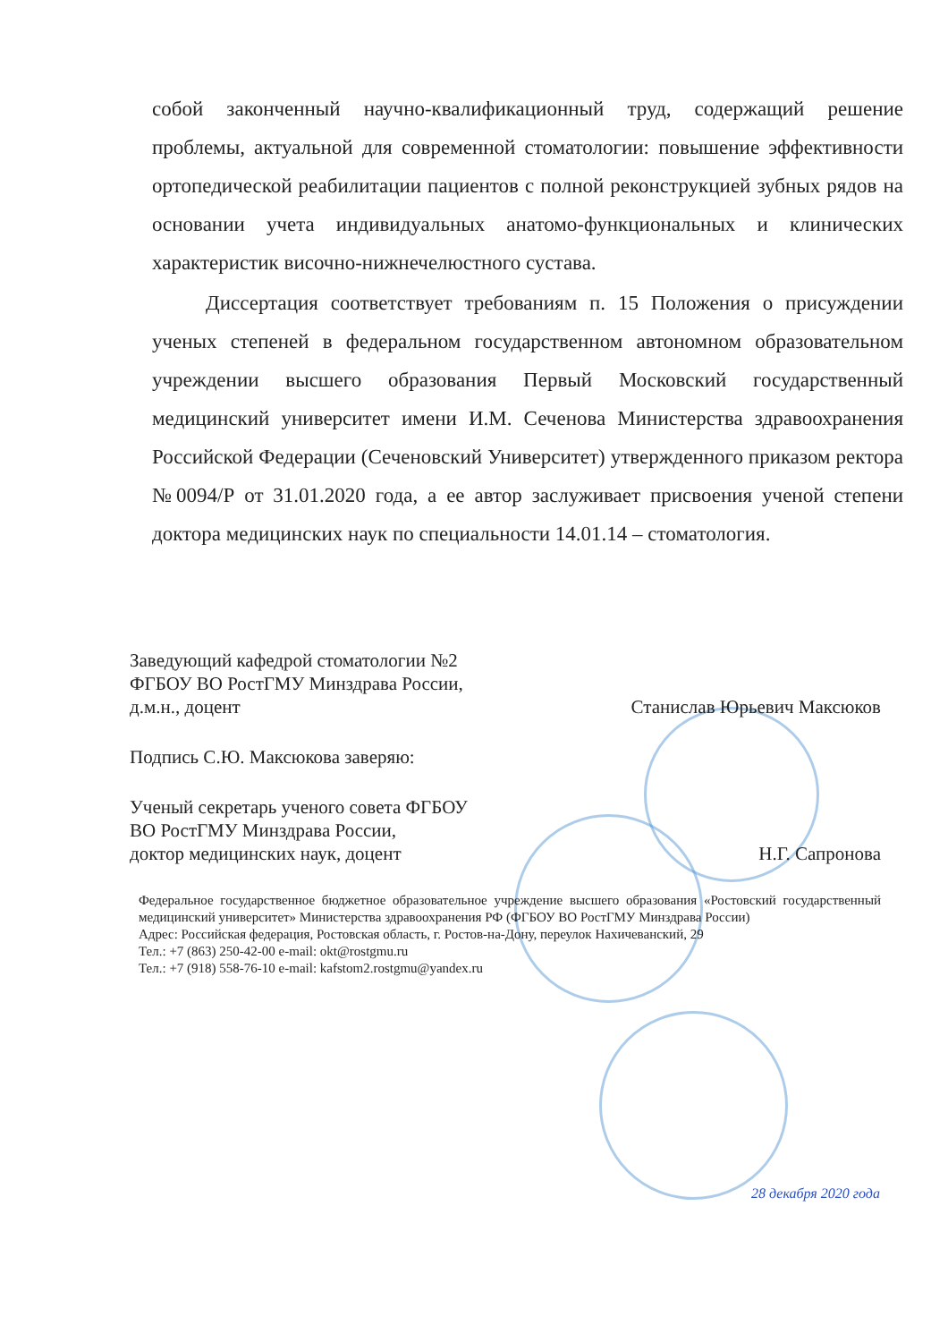собой законченный научно-квалификационный труд, содержащий решение проблемы, актуальной для современной стоматологии: повышение эффективности ортопедической реабилитации пациентов с полной реконструкцией зубных рядов на основании учета индивидуальных анатомо-функциональных и клинических характеристик височно-нижнечелюстного сустава.
Диссертация соответствует требованиям п. 15 Положения о присуждении ученых степеней в федеральном государственном автономном образовательном учреждении высшего образования Первый Московский государственный медицинский университет имени И.М. Сеченова Министерства здравоохранения Российской Федерации (Сеченовский Университет) утвержденного приказом ректора №0094/Р от 31.01.2020 года, а ее автор заслуживает присвоения ученой степени доктора медицинских наук по специальности 14.01.14 – стоматология.
Заведующий кафедрой стоматологии №2
ФГБОУ ВО РостГМУ Минздрава России,
д.м.н., доцент
Станислав Юрьевич Максюков
Подпись С.Ю. Максюкова заверяю:
Ученый секретарь ученого совета ФГБОУ
ВО РостГМУ Минздрава России,
доктор медицинских наук, доцент
Н.Г. Сапронова
Федеральное государственное бюджетное образовательное учреждение высшего образования «Ростовский государственный медицинский университет» Министерства здравоохранения РФ (ФГБОУ ВО РостГМУ Минздрава России)
Адрес: Российская федерация, Ростовская область, г. Ростов-на-Дону, переулок Нахичеванский, 29
Тел.: +7 (863) 250-42-00 e-mail: okt@rostgmu.ru
Тел.: +7 (918) 558-76-10 e-mail: kafstom2.rostgmu@yandex.ru
28 декабря 2020 года